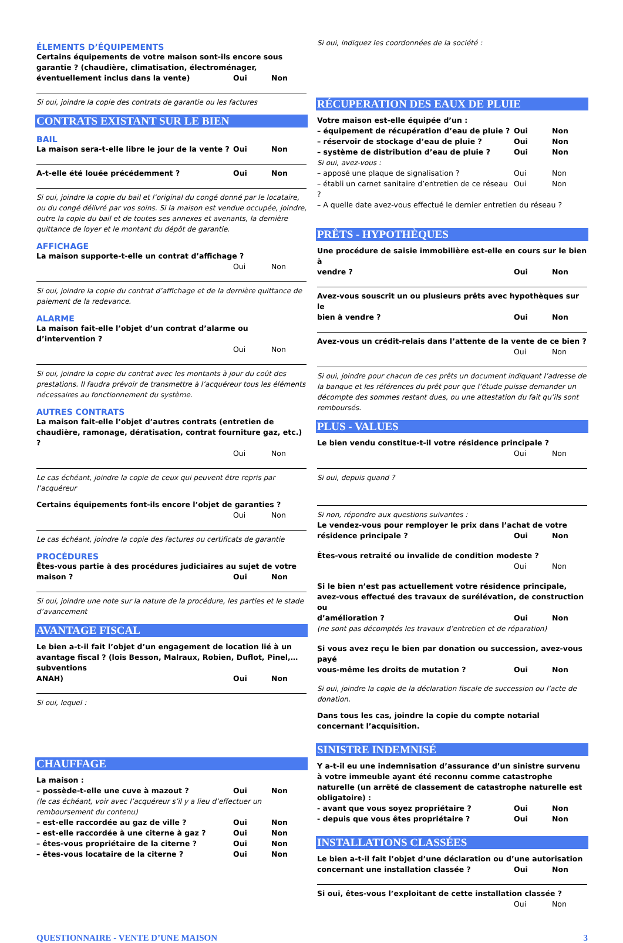ÉLEMENTS D’ÉQUIPEMENTS
Certains équipements de votre maison sont-ils encore sous garantie ? (chaudière, climatisation, électroménager,
éventuellement inclus dans la vente) Oui Non
Si oui, joindre la copie des contrats de garantie ou les factures
CONTRATS EXISTANT SUR LE BIEN
BAIL
La maison sera-t-elle libre le jour de la vente ? Oui Non
A-t-elle été louée précédemment ? Oui Non
Si oui, joindre la copie du bail et l’original du congé donné par le locataire, ou du congé délivré par vos soins. Si la maison est vendue occupée, joindre, outre la copie du bail et de toutes ses annexes et avenants, la dernière quittance de loyer et le montant du dépôt de garantie.
AFFICHAGE
La maison supporte-t-elle un contrat d’affichage ?
Oui Non
Si oui, joindre la copie du contrat d’affichage et de la dernière quittance de paiement de la redevance.
ALARME
La maison fait-elle l’objet d’un contrat d’alarme ou d’intervention ?
Oui Non
Si oui, joindre la copie du contrat avec les montants à jour du coût des prestations. Il faudra prévoir de transmettre à l’acquéreur tous les éléments nécessaires au fonctionnement du système.
AUTRES CONTRATS
La maison fait-elle l’objet d’autres contrats (entretien de chaudière, ramonage, dératisation, contrat fourniture gaz, etc.) ?
Oui Non
Le cas échéant, joindre la copie de ceux qui peuvent être repris par l’acquéreur
Certains équipements font-ils encore l’objet de garanties ?
Oui Non
Le cas échéant, joindre la copie des factures ou certificats de garantie
PROCÉDURES
Êtes-vous partie à des procédures judiciaires au sujet de votre
maison ? Oui Non
Si oui, joindre une note sur la nature de la procédure, les parties et le stade d’avancement
AVANTAGE FISCAL
Le bien a-t-il fait l’objet d’un engagement de location lié à un avantage fiscal ? (lois Besson, Malraux, Robien, Duflot, Pinel,… subventions
ANAH) Oui Non
Si oui, lequel :
CHAUFFAGE
La maison :
– possède-t-elle une cuve à mazout ? Oui Non
(le cas échéant, voir avec l’acquéreur s’il y a lieu d’effectuer un remboursement du contenu)
– est-elle raccordée au gaz de ville ? Oui Non
– est-elle raccordée à une citerne à gaz ? Oui Non
– êtes-vous propriétaire de la citerne ? Oui Non
– êtes-vous locataire de la citerne ? Oui Non
Si oui, indiquez les coordonnées de la société :
RÉCUPERATION DES EAUX DE PLUIE
Votre maison est-elle équipée d’un :
– équipement de récupération d’eau de pluie ? Oui Non
– réservoir de stockage d’eau de pluie ? Oui Non
– système de distribution d’eau de pluie ? Oui Non
Si oui, avez-vous :
– apposé une plaque de signalisation ? Oui Non
– établi un carnet sanitaire d’entretien de ce réseau ? Oui Non
– A quelle date avez-vous effectué le dernier entretien du réseau ?
PRÊTS - HYPOTHÈQUES
Une procédure de saisie immobilière est-elle en cours sur le bien à
vendre ? Oui Non
Avez-vous souscrit un ou plusieurs prêts avec hypothèques sur le
bien à vendre ? Oui Non
Avez-vous un crédit-relais dans l’attente de la vente de ce bien ?
Oui Non
Si oui, joindre pour chacun de ces prêts un document indiquant l’adresse de la banque et les références du prêt pour que l’étude puisse demander un décompte des sommes restant dues, ou une attestation du fait qu’ils sont remboursés.
PLUS - VALUES
Le bien vendu constitue-t-il votre résidence principale ?
Oui Non
Si oui, depuis quand ?
Si non, répondre aux questions suivantes :
Le vendez-vous pour remployer le prix dans l’achat de votre
résidence principale ? Oui Non
Êtes-vous retraité ou invalide de condition modeste ?
Oui Non
Si le bien n’est pas actuellement votre résidence principale, avez-vous effectué des travaux de surélévation, de construction ou
d’amélioration ? Oui Non
(ne sont pas décomptés les travaux d’entretien et de réparation)
Si vous avez reçu le bien par donation ou succession, avez-vous payé
vous-même les droits de mutation ? Oui Non
Si oui, joindre la copie de la déclaration fiscale de succession ou l’acte de donation.
Dans tous les cas, joindre la copie du compte notarial concernant l’acquisition.
SINISTRE INDEMNISÉ
Y a-t-il eu une indemnisation d’assurance d’un sinistre survenu à votre immeuble ayant été reconnu comme catastrophe naturelle (un arrêté de classement de catastrophe naturelle est obligatoire) :
- avant que vous soyez propriétaire ? Oui Non
- depuis que vous êtes propriétaire ? Oui Non
INSTALLATIONS CLASSÉES
Le bien a-t-il fait l’objet d’une déclaration ou d’une autorisation
concernant une installation classée ? Oui Non
Si oui, êtes-vous l’exploitant de cette installation classée ?
Oui Non
QUESTIONNAIRE - VENTE D’UNE MAISON 3